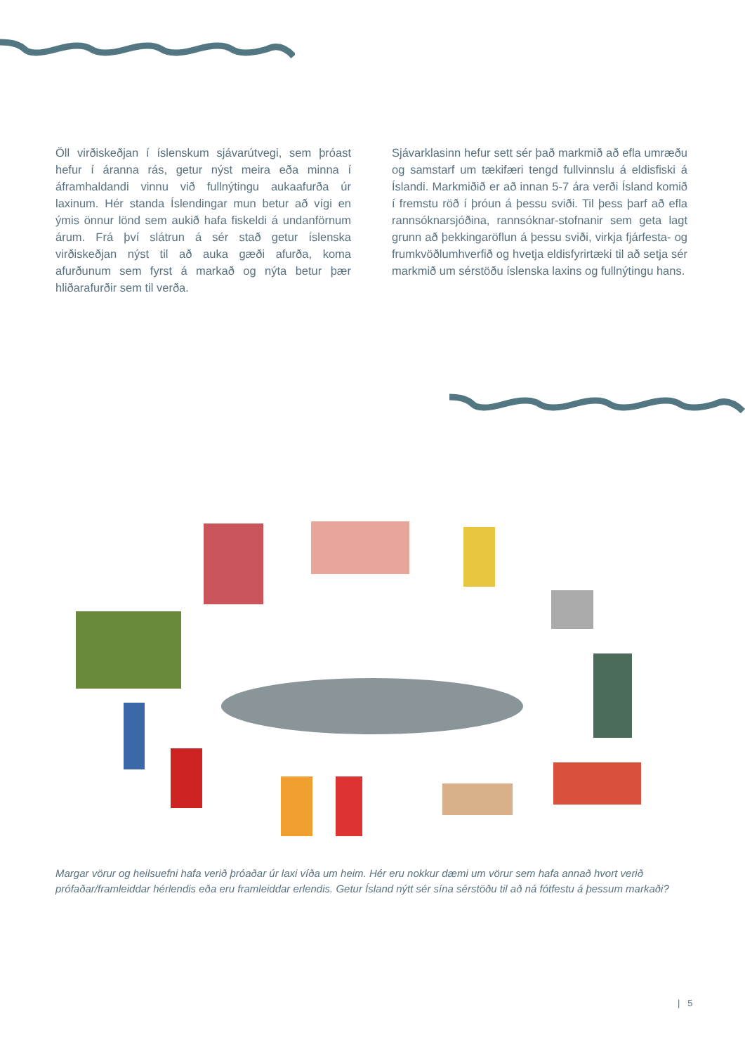Öll virðiskeðjan í íslenskum sjávarútvegi, sem þróast hefur í áranna rás, getur nýst meira eða minna í áframhaldandi vinnu við fullnýtingu aukaafurða úr laxinum. Hér standa Íslendingar mun betur að vígi en ýmis önnur lönd sem aukið hafa fiskeldi á undanförnum árum. Frá því slátrun á sér stað getur íslenska virðiskeðjan nýst til að auka gæði afurða, koma afurðunum sem fyrst á markað og nýta betur þær hliðarafurðir sem til verða.
Sjávarklasinn hefur sett sér það markmið að efla umræðu og samstarf um tækifæri tengd fullvinnslu á eldisfiski á Íslandi. Markmiðið er að innan 5-7 ára verði Ísland komið í fremstu röð í þróun á þessu sviði. Til þess þarf að efla rannsóknarsjóðina, rannsóknar-stofnanir sem geta lagt grunn að þekkingaröflun á þessu sviði, virkja fjárfesta- og frumkvöðlumhverfið og hvetja eldisfyrirtæki til að setja sér markmið um sérstöðu íslenska laxins og fullnýtingu hans.
Margar vörur og heilsuefni hafa verið þróaðar úr laxi víða um heim. Hér eru nokkur dæmi um vörur sem hafa annað hvort verið prófaðar/framleiddar hérlendis eða eru framleiddar erlendis. Getur Ísland nýtt sér sína sérstöðu til að ná fótfestu á þessum markaði?
| 5